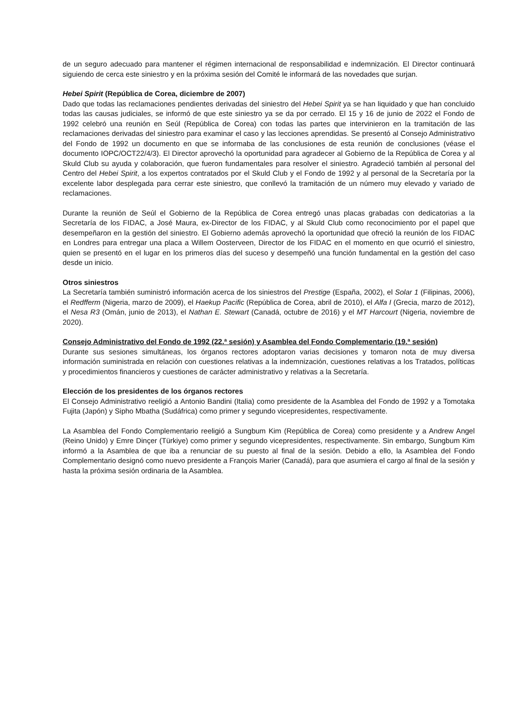de un seguro adecuado para mantener el régimen internacional de responsabilidad e indemnización. El Director continuará siguiendo de cerca este siniestro y en la próxima sesión del Comité le informará de las novedades que surjan.
Hebei Spirit (República de Corea, diciembre de 2007)
Dado que todas las reclamaciones pendientes derivadas del siniestro del Hebei Spirit ya se han liquidado y que han concluido todas las causas judiciales, se informó de que este siniestro ya se da por cerrado. El 15 y 16 de junio de 2022 el Fondo de 1992 celebró una reunión en Seúl (República de Corea) con todas las partes que intervinieron en la tramitación de las reclamaciones derivadas del siniestro para examinar el caso y las lecciones aprendidas. Se presentó al Consejo Administrativo del Fondo de 1992 un documento en que se informaba de las conclusiones de esta reunión de conclusiones (véase el documento IOPC/OCT22/4/3). El Director aprovechó la oportunidad para agradecer al Gobierno de la República de Corea y al Skuld Club su ayuda y colaboración, que fueron fundamentales para resolver el siniestro. Agradeció también al personal del Centro del Hebei Spirit, a los expertos contratados por el Skuld Club y el Fondo de 1992 y al personal de la Secretaría por la excelente labor desplegada para cerrar este siniestro, que conllevó la tramitación de un número muy elevado y variado de reclamaciones.
Durante la reunión de Seúl el Gobierno de la República de Corea entregó unas placas grabadas con dedicatorias a la Secretaría de los FIDAC, a José Maura, ex-Director de los FIDAC, y al Skuld Club como reconocimiento por el papel que desempeñaron en la gestión del siniestro. El Gobierno además aprovechó la oportunidad que ofreció la reunión de los FIDAC en Londres para entregar una placa a Willem Oosterveen, Director de los FIDAC en el momento en que ocurrió el siniestro, quien se presentó en el lugar en los primeros días del suceso y desempeñó una función fundamental en la gestión del caso desde un inicio.
Otros siniestros
La Secretaría también suministró información acerca de los siniestros del Prestige (España, 2002), el Solar 1 (Filipinas, 2006), el Redfferm (Nigeria, marzo de 2009), el Haekup Pacific (República de Corea, abril de 2010), el Alfa I (Grecia, marzo de 2012), el Nesa R3 (Omán, junio de 2013), el Nathan E. Stewart (Canadá, octubre de 2016) y el MT Harcourt (Nigeria, noviembre de 2020).
Consejo Administrativo del Fondo de 1992 (22.ª sesión) y Asamblea del Fondo Complementario (19.ª sesión)
Durante sus sesiones simultáneas, los órganos rectores adoptaron varias decisiones y tomaron nota de muy diversa información suministrada en relación con cuestiones relativas a la indemnización, cuestiones relativas a los Tratados, políticas y procedimientos financieros y cuestiones de carácter administrativo y relativas a la Secretaría.
Elección de los presidentes de los órganos rectores
El Consejo Administrativo reeligió a Antonio Bandini (Italia) como presidente de la Asamblea del Fondo de 1992 y a Tomotaka Fujita (Japón) y Sipho Mbatha (Sudáfrica) como primer y segundo vicepresidentes, respectivamente.
La Asamblea del Fondo Complementario reeligió a Sungbum Kim (República de Corea) como presidente y a Andrew Angel (Reino Unido) y Emre Dinçer (Türkiye) como primer y segundo vicepresidentes, respectivamente. Sin embargo, Sungbum Kim informó a la Asamblea de que iba a renunciar de su puesto al final de la sesión. Debido a ello, la Asamblea del Fondo Complementario designó como nuevo presidente a François Marier (Canadá), para que asumiera el cargo al final de la sesión y hasta la próxima sesión ordinaria de la Asamblea.